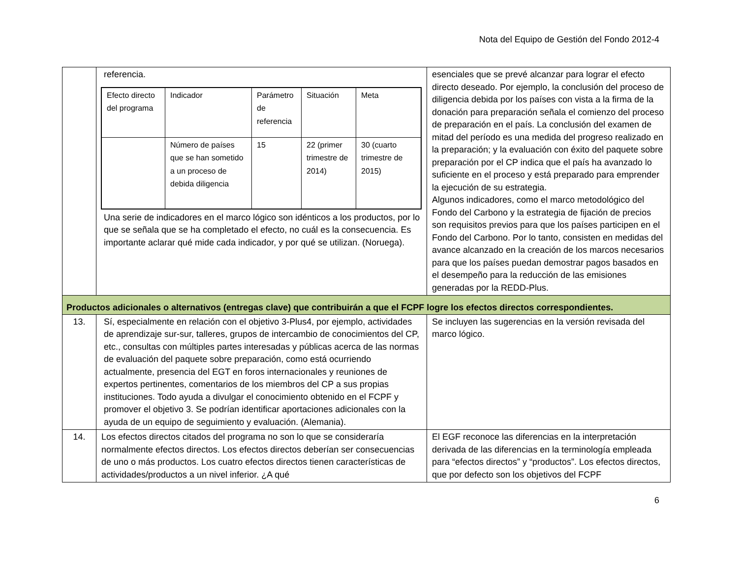Nota del Equipo de Gestión del Fondo 2012-4
| | referencia. / Efecto directo del programa / Indicador / Parámetro de referencia / Situación / Meta / / / Número de países que se han sometido a un proceso de debida diligencia / 15 / 22 (primer trimestre de 2014) / 30 (cuarto trimestre de 2015) / Una serie de indicadores en el marco lógico son idénticos a los productos, por lo que se señala que se ha completado el efecto, no cuál es la consecuencia. Es importante aclarar qué mide cada indicador, y por qué se utilizan. (Noruega). | esenciales que se prevé alcanzar para lograr el efecto directo deseado. Por ejemplo, la conclusión del proceso de diligencia debida por los países con vista a la firma de la donación para preparación señala el comienzo del proceso de preparación en el país. La conclusión del examen de mitad del período es una medida del progreso realizado en la preparación; y la evaluación con éxito del paquete sobre preparación por el CP indica que el país ha avanzado lo suficiente en el proceso y está preparado para emprender la ejecución de su estrategia. Algunos indicadores, como el marco metodológico del Fondo del Carbono y la estrategia de fijación de precios son requisitos previos para que los países participen en el Fondo del Carbono. Por lo tanto, consisten en medidas del avance alcanzado en la creación de los marcos necesarios para que los países puedan demostrar pagos basados en el desempeño para la reducción de las emisiones generadas por la REDD-Plus. |
| Productos adicionales o alternativos (entregas clave) que contribuirán a que el FCPF logre los efectos directos correspondientes. | | |
| 13. | Sí, especialmente en relación con el objetivo 3-Plus4, por ejemplo, actividades de aprendizaje sur-sur, talleres, grupos de intercambio de conocimientos del CP, etc., consultas con múltiples partes interesadas y públicas acerca de las normas de evaluación del paquete sobre preparación, como está ocurriendo actualmente, presencia del EGT en foros internacionales y reuniones de expertos pertinentes, comentarios de los miembros del CP a sus propias instituciones. Todo ayuda a divulgar el conocimiento obtenido en el FCPF y promover el objetivo 3. Se podrían identificar aportaciones adicionales con la ayuda de un equipo de seguimiento y evaluación. (Alemania). | Se incluyen las sugerencias en la versión revisada del marco lógico. |
| 14. | Los efectos directos citados del programa no son lo que se consideraría normalmente efectos directos. Los efectos directos deberían ser consecuencias de uno o más productos. Los cuatro efectos directos tienen características de actividades/productos a un nivel inferior. ¿A qué | El EGF reconoce las diferencias en la interpretación derivada de las diferencias en la terminología empleada para “efectos directos” y “productos”. Los efectos directos, que por defecto son los objetivos del FCPF |
6